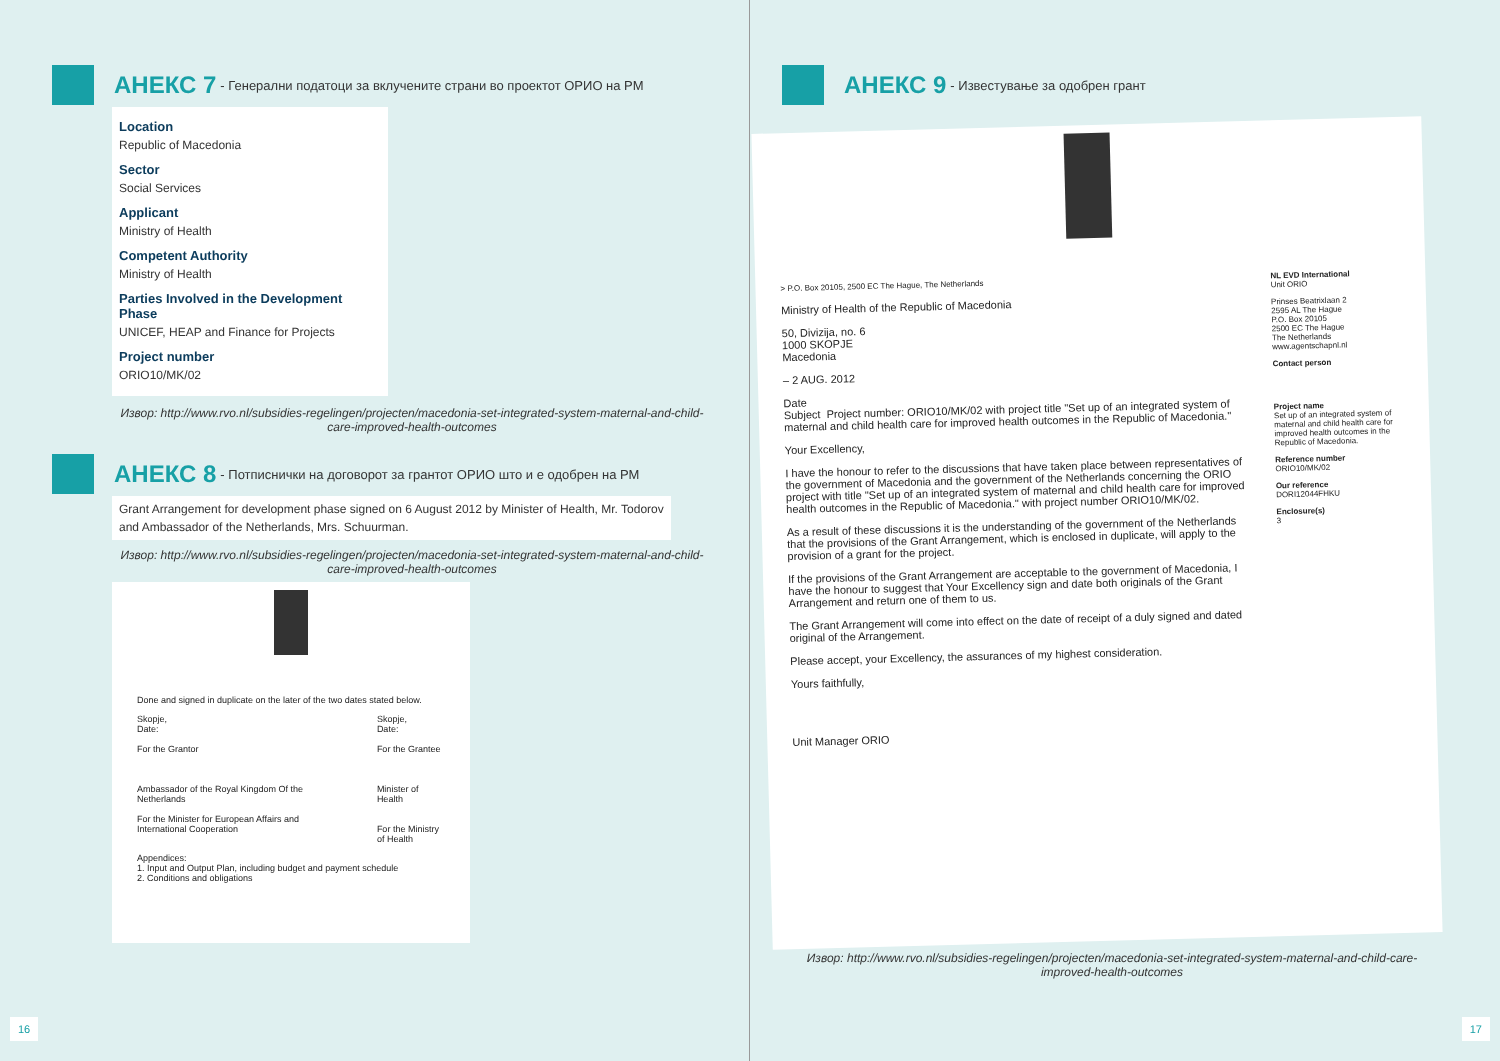АНЕКС 7 - Генерални податоци за вклучените страни во проектот ОРИО на РМ
Location
Republic of Macedonia
Sector
Social Services
Applicant
Ministry of Health
Competent Authority
Ministry of Health
Parties Involved in the Development Phase
UNICEF, HEAP and Finance for Projects
Project number
ORIO10/MK/02
Извор: http://www.rvo.nl/subsidies-regelingen/projecten/macedonia-set-integrated-system-maternal-and-child-care-improved-health-outcomes
АНЕКС 8 - Потписнички на договорот за грантот ОРИО што и е одобрен на РМ
Grant Arrangement for development phase signed on 6 August 2012 by Minister of Health, Mr. Todorov and Ambassador of the Netherlands, Mrs. Schuurman.
Извор: http://www.rvo.nl/subsidies-regelingen/projecten/macedonia-set-integrated-system-maternal-and-child-care-improved-health-outcomes
Done and signed in duplicate on the later of the two dates stated below.
Skopje,
Date:
For the Grantor
Ambassador of the Royal Kingdom Of the Netherlands
For the Minister for European Affairs and International Cooperation
Skopje,
Date:
For the Grantee
Minister of Health
For the Ministry of Health
Appendices:
1. Input and Output Plan, including budget and payment schedule
2. Conditions and obligations
16
АНЕКС 9 - Известување за одобрен грант
> P.O. Box 20105, 2500 EC The Hague, The Netherlands
Ministry of Health of the Republic of Macedonia
50, Divizija, no. 6
1000 SKOPJE
Macedonia
– 2 AUG. 2012
Date
Subject Project number: ORIO10/MK/02 with project title "Set up of an integrated system of maternal and child health care for improved health outcomes in the Republic of Macedonia."
Your Excellency,
I have the honour to refer to the discussions that have taken place between representatives of the government of Macedonia and the government of the Netherlands concerning the ORIO project with title "Set up of an integrated system of maternal and child health care for improved health outcomes in the Republic of Macedonia." with project number ORIO10/MK/02.
As a result of these discussions it is the understanding of the government of the Netherlands that the provisions of the Grant Arrangement, which is enclosed in duplicate, will apply to the provision of a grant for the project.
If the provisions of the Grant Arrangement are acceptable to the government of Macedonia, I have the honour to suggest that Your Excellency sign and date both originals of the Grant Arrangement and return one of them to us.
The Grant Arrangement will come into effect on the date of receipt of a duly signed and dated original of the Arrangement.
Please accept, your Excellency, the assurances of my highest consideration.
Yours faithfully,
Unit Manager ORIO
NL EVD International
Unit ORIO
Prinses Beatrixlaan 2
2595 AL The Hague
P.O. Box 20105
2500 EC The Hague
The Netherlands
www.agentschapnl.nl
Contact person
Project name
Set up of an integrated system of maternal and child health care for improved health outcomes in the Republic of Macedonia.
Reference number
ORIO10/MK/02
Our reference
DORI12044FHKU
Enclosure(s)
3
Извор: http://www.rvo.nl/subsidies-regelingen/projecten/macedonia-set-integrated-system-maternal-and-child-care-improved-health-outcomes
17